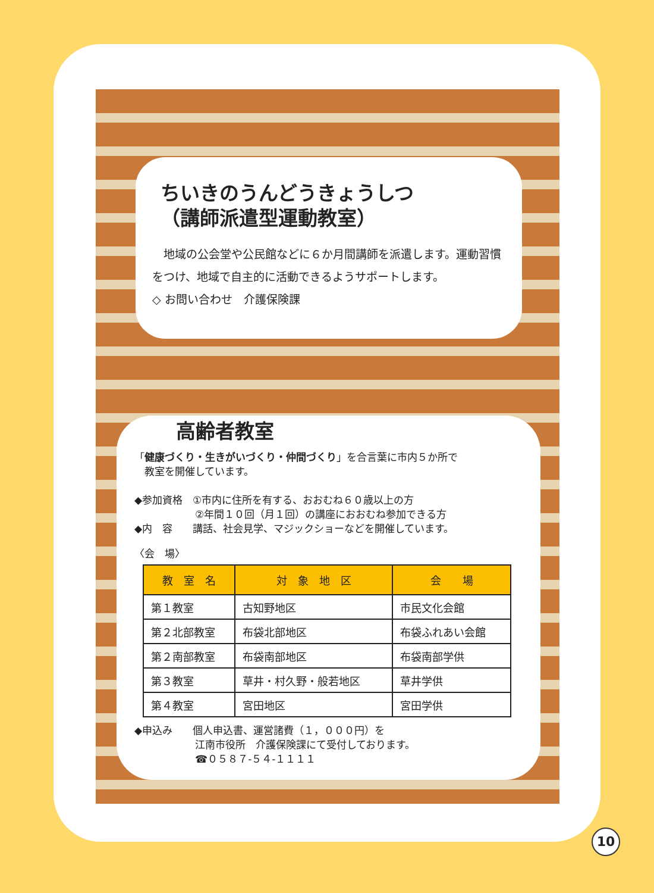ちいきのうんどうきょうしつ
（講師派遣型運動教室）
　地域の公会堂や公民館などに６か月間講師を派遣します。運動習慣をつけ、地域で自主的に活動できるようサポートします。
◇ お問い合わせ　介護保険課
高齢者教室
「健康づくり・生きがいづくり・仲間づくり」を合言葉に市内５か所で
　教室を開催しています。
◆参加資格　①市内に住所を有する、おおむね６０歳以上の方
　　　　　　②年間１０回（月１回）の講座におおむね参加できる方
◆内　容　　講話、社会見学、マジックショーなどを開催しています。
〈会　場〉
| 教 室 名 | 対 象 地 区 | 会 場 |
| --- | --- | --- |
| 第１教室 | 古知野地区 | 市民文化会館 |
| 第２北部教室 | 布袋北部地区 | 布袋ふれあい会館 |
| 第２南部教室 | 布袋南部地区 | 布袋南部学供 |
| 第３教室 | 草井・村久野・般若地区 | 草井学供 |
| 第４教室 | 宮田地区 | 宮田学供 |
◆申込み　　個人申込書、運営諸費（１，０００円）を
　　　　　　江南市役所　介護保険課にて受付しております。
　　　　　　☎０５８７-５４-１１１１
10